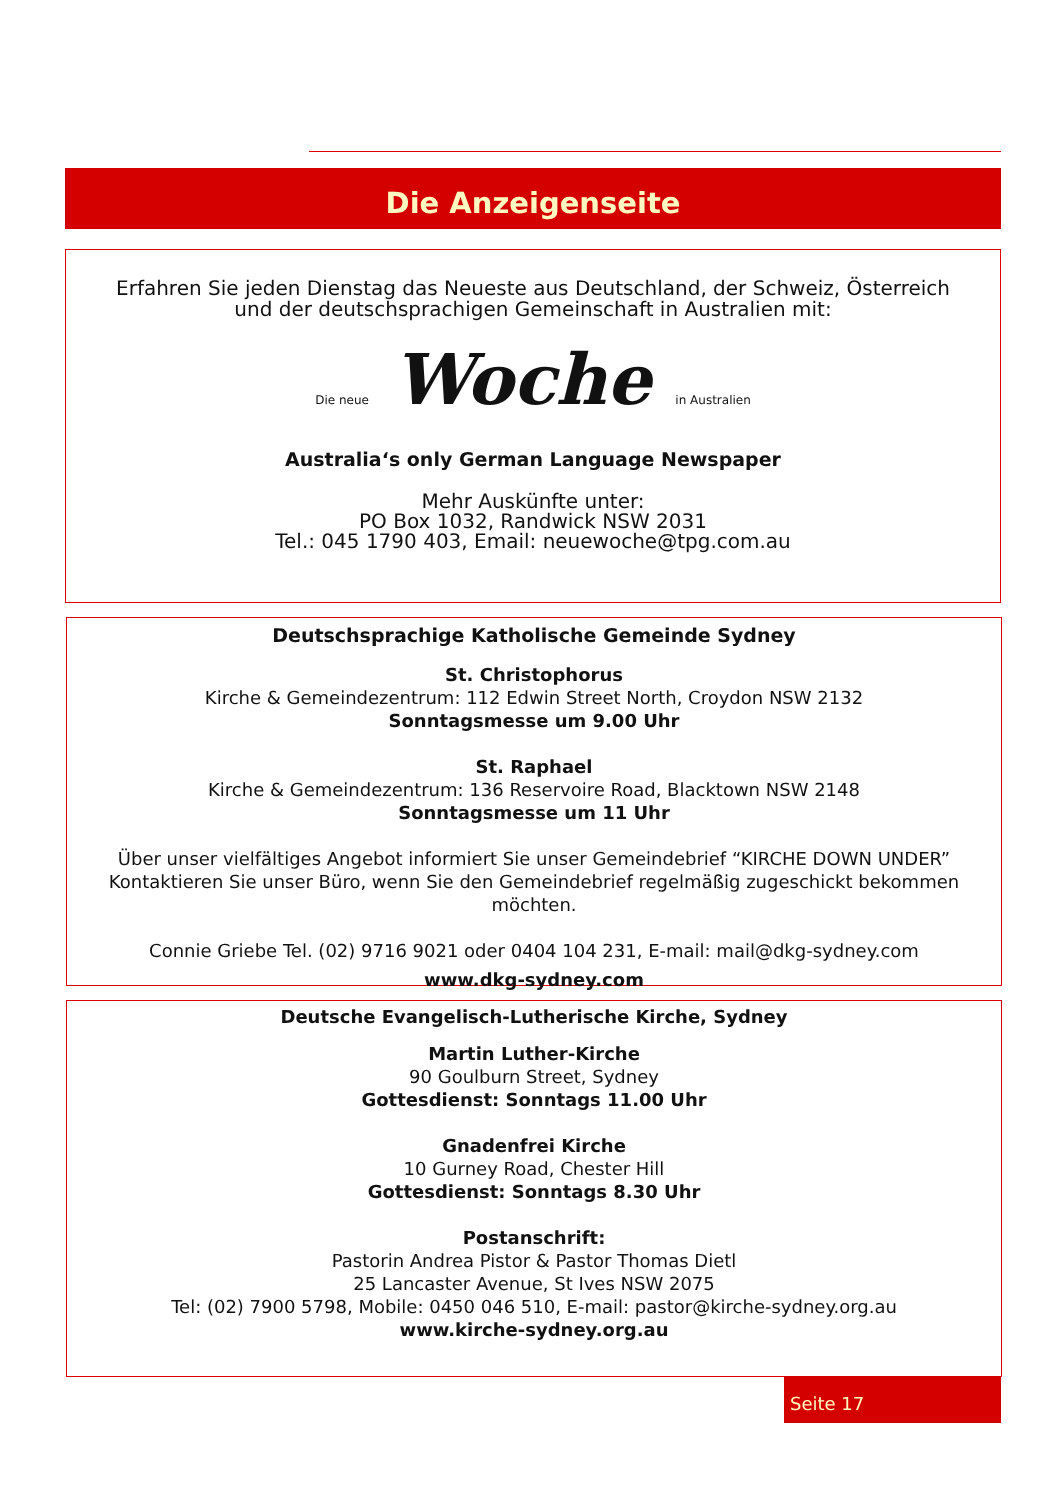Die Anzeigenseite
Erfahren Sie jeden Dienstag das Neueste aus Deutschland, der Schweiz, Österreich
und der deutschsprachigen Gemeinschaft in Australien mit:
Die neue Woche in Australien
Australia‘s only German Language Newspaper
Mehr Auskünfte unter:
PO Box 1032, Randwick NSW 2031
Tel.: 045 1790 403, Email: neuewoche@tpg.com.au
Deutschsprachige Katholische Gemeinde Sydney
St. Christophorus
Kirche & Gemeindezentrum: 112 Edwin Street North, Croydon NSW 2132
Sonntagsmesse um 9.00 Uhr
St. Raphael
Kirche & Gemeindezentrum: 136 Reservoire Road, Blacktown NSW 2148
Sonntagsmesse um 11 Uhr
Über unser vielfältiges Angebot informiert Sie unser Gemeindebrief “KIRCHE DOWN UNDER”
Kontaktieren Sie unser Büro, wenn Sie den Gemeindebrief regelmäßig zugeschickt bekommen möchten.
Connie Griebe Tel. (02) 9716 9021 oder 0404 104 231, E-mail: mail@dkg-sydney.com
www.dkg-sydney.com
Deutsche Evangelisch-Lutherische Kirche, Sydney
Martin Luther-Kirche
90 Goulburn Street, Sydney
Gottesdienst: Sonntags 11.00 Uhr
Gnadenfrei Kirche
10 Gurney Road, Chester Hill
Gottesdienst: Sonntags 8.30 Uhr
Postanschrift:
Pastorin Andrea Pistor & Pastor Thomas Dietl
25 Lancaster Avenue, St Ives NSW 2075
Tel: (02) 7900 5798, Mobile: 0450 046 510, E-mail: pastor@kirche-sydney.org.au
www.kirche-sydney.org.au
Seite 17